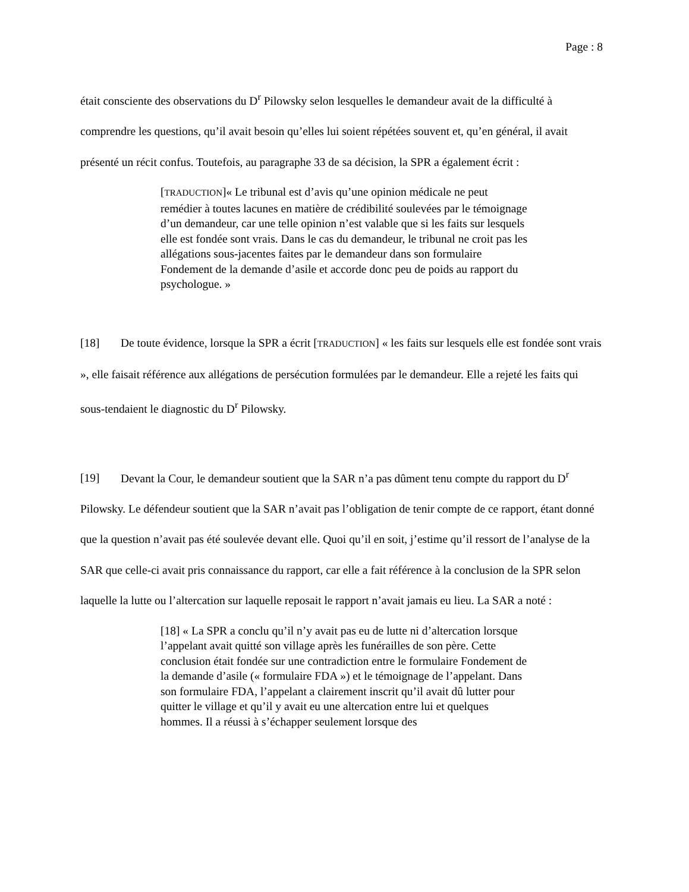Page : 8
était consciente des observations du D<sup>r</sup> Pilowsky selon lesquelles le demandeur avait de la difficulté à comprendre les questions, qu’il avait besoin qu’elles lui soient répétées souvent et, qu’en général, il avait présenté un récit confus. Toutefois, au paragraphe 33 de sa décision, la SPR a également écrit :
[TRADUCTION]« Le tribunal est d’avis qu’une opinion médicale ne peut remédier à toutes lacunes en matière de crédibilité soulevées par le témoignage d’un demandeur, car une telle opinion n’est valable que si les faits sur lesquels elle est fondée sont vrais. Dans le cas du demandeur, le tribunal ne croit pas les allégations sous-jacentes faites par le demandeur dans son formulaire Fondement de la demande d’asile et accorde donc peu de poids au rapport du psychologue. »
[18] De toute évidence, lorsque la SPR a écrit [TRADUCTION] « les faits sur lesquels elle est fondée sont vrais », elle faisait référence aux allégations de persécution formulées par le demandeur. Elle a rejeté les faits qui sous-tendaient le diagnostic du D<sup>r</sup> Pilowsky.
[19] Devant la Cour, le demandeur soutient que la SAR n’a pas dûment tenu compte du rapport du D<sup>r</sup> Pilowsky. Le défendeur soutient que la SAR n’avait pas l’obligation de tenir compte de ce rapport, étant donné que la question n’avait pas été soulevée devant elle. Quoi qu’il en soit, j’estime qu’il ressort de l’analyse de la SAR que celle-ci avait pris connaissance du rapport, car elle a fait référence à la conclusion de la SPR selon laquelle la lutte ou l’altercation sur laquelle reposait le rapport n’avait jamais eu lieu. La SAR a noté :
[18] « La SPR a conclu qu’il n’y avait pas eu de lutte ni d’altercation lorsque l’appelant avait quitté son village après les funérailles de son père. Cette conclusion était fondée sur une contradiction entre le formulaire Fondement de la demande d’asile (« formulaire FDA ») et le témoignage de l’appelant. Dans son formulaire FDA, l’appelant a clairement inscrit qu’il avait dû lutter pour quitter le village et qu’il y avait eu une altercation entre lui et quelques hommes. Il a réussi à s’échapper seulement lorsque des